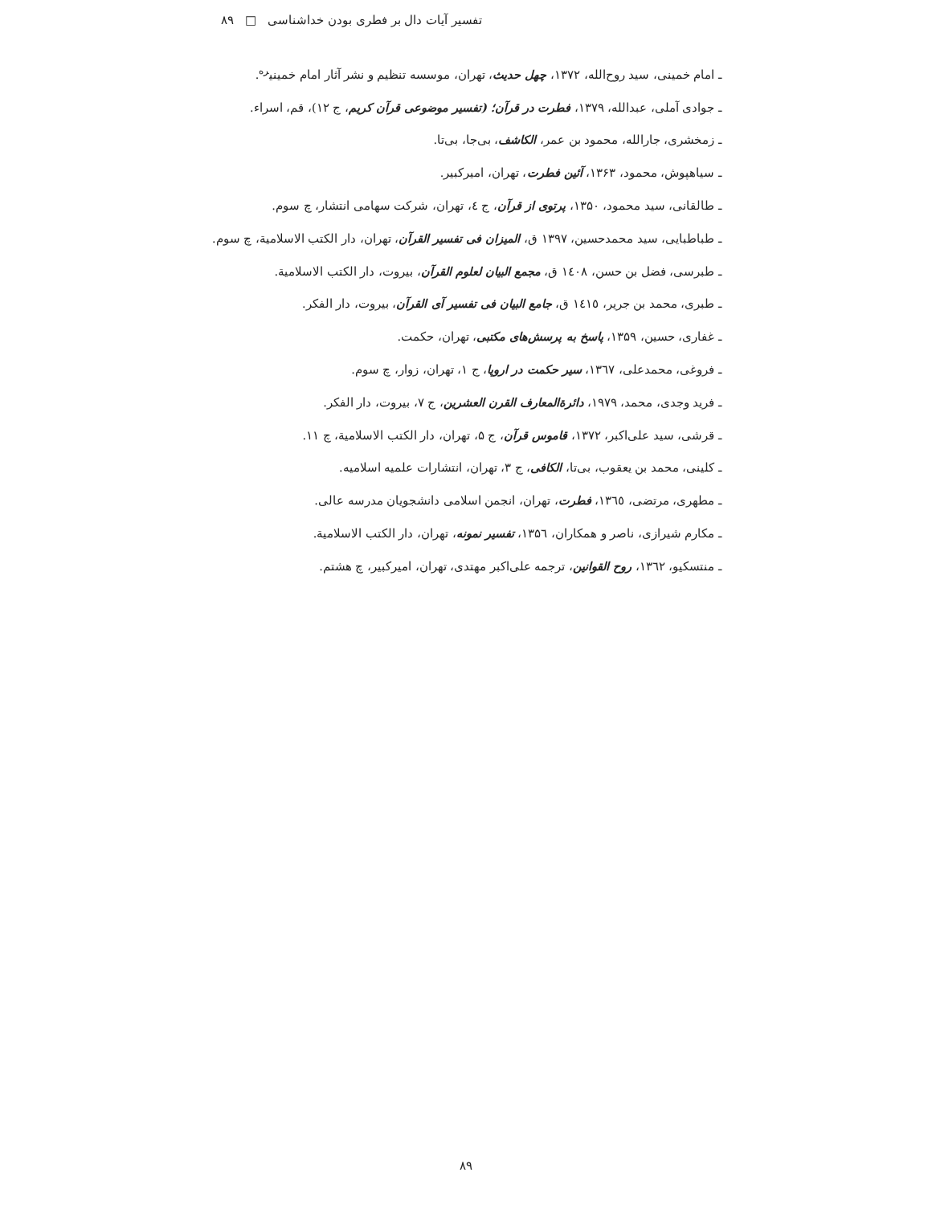تفسیر آیات دال بر فطری بودن خداشناسی □ ۸۹
ـ امام خمینی، سید روح‌الله، ۱۳۷۲، چهل حدیث، تهران، موسسه تنظیم و نشر آثار امام خمینی<sup>ره</sup>.
ـ جوادی آملی، عبدالله، ۱۳۷۹، فطرت در قرآن؛ (تفسیر موضوعی قرآن کریم، ج ۱۲)، قم، اسراء.
ـ زمخشری، جارالله، محمود بن عمر، الکاشف، بی‌جا، بی‌تا.
ـ سیاهپوش، محمود، ۱۳۶۳، آئین فطرت، تهران، امیرکبیر.
ـ طالقانی، سید محمود، ۱۳۵۰، پرتوی از قرآن، ج ٤، تهران، شرکت سهامی انتشار، چ سوم.
ـ طباطبایی، سید محمدحسین، ۱۳۹۷ ق، المیزان فی تفسیر القرآن، تهران، دار الکتب الاسلامیة، چ سوم.
ـ طبرسی، فضل بن حسن، ١٤٠٨ ق، مجمع البیان لعلوم القرآن، بیروت، دار الکتب الاسلامیة.
ـ طبری، محمد بن جریر، ١٤١٥ ق، جامع البیان فی تفسیر آی القرآن، بیروت، دار الفکر.
ـ غفاری، حسین، ۱۳۵۹، پاسخ به پرسش‌های مکتبی، تهران، حکمت.
ـ فروغی، محمدعلی، ۱۳٦٧، سیر حکمت در اروپا، ج ۱، تهران، زوار، چ سوم.
ـ فرید وجدی، محمد، ۱۹۷۹، دائرةالمعارف القرن العشرین، ج ۷، بیروت، دار الفکر.
ـ قرشی، سید علی‌اکبر، ۱۳۷۲، قاموس قرآن، ج ۵، تهران، دار الکتب الاسلامیة، چ ۱۱.
ـ کلینی، محمد بن یعقوب، بی‌تا، الکافی، ج ۳، تهران، انتشارات علمیه اسلامیه.
ـ مطهری، مرتضی، ۱۳٦٥، فطرت، تهران، انجمن اسلامی دانشجویان مدرسه عالی.
ـ مکارم شیرازی، ناصر و همکاران، ۱۳۵٦، تفسیر نمونه، تهران، دار الکتب الاسلامیة.
ـ منتسکیو، ۱۳٦٢، روح القوانین، ترجمه علی‌اکبر مهتدی، تهران، امیرکبیر، چ هشتم.
۸۹